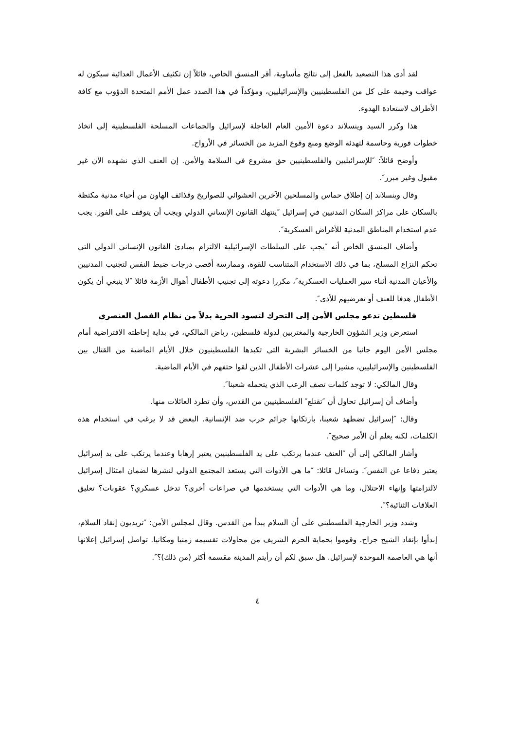لقد أدى هذا التصعيد بالفعل إلى نتائج مأساوية، أقر المنسق الخاص، قائلاً إن تكثيف الأعمال العدائية سيكون له عواقب وخيمة على كل من الفلسطينيين والإسرائيليين، ومؤكداً في هذا الصدد عمل الأمم المتحدة الدؤوب مع كافة الأطراف لاستعادة الهدوء.
هذا وكرر السيد وينسلاند دعوة الأمين العام العاجلة لإسرائيل والجماعات المسلحة الفلسطينية إلى اتخاذ خطوات فورية وحاسمة لتهدئة الوضع ومنع وقوع المزيد من الخسائر في الأرواح.
وأوضح قائلاً: ″للإسرائيليين والفلسطينيين حق مشروع في السلامة والأمن. إن العنف الذي نشهده الآن غير مقبول وغير مبرر″.
وقال وينسلاند إن إطلاق حماس والمسلحين الآخرين العشوائي للصواريخ وقذائف الهاون من أحياء مدنية مكتظة بالسكان على مراكز السكان المدنيين في إسرائيل ″ينتهك القانون الإنساني الدولي ويجب أن يتوقف على الفور. يجب عدم استخدام المناطق المدنية للأغراض العسكرية″.
وأضاف المنسق الخاص أنه ″يجب على السلطات الإسرائيلية الالتزام بمبادئ القانون الإنساني الدولي التي تحكم النزاع المسلح، بما في ذلك الاستخدام المتناسب للقوة، وممارسة أقصى درجات ضبط النفس لتجنيب المدنيين والأعيان المدنية أثناء سير العمليات العسكرية″، مكررا دعوته إلى تجنيب الأطفال أهوال الأزمة قائلا ″لا ينبغي أن يكون الأطفال هدفا للعنف أو تعرضيهم للأذى″.
فلسطين تدعو مجلس الأمن إلى التحرك لتسود الحرية بدلاً من نظام الفصل العنصري
استعرض وزير الشؤون الخارجية والمغتربين لدولة فلسطين، رياض المالكي، في بداية إحاطته الافتراضية أمام مجلس الأمن اليوم جانبا من الخسائر البشرية التي تكبدها الفلسطينيون خلال الأيام الماضية من القتال بين الفلسطينين والإسرائيليين، مشيرا إلى عشرات الأطفال الذين لقوا حتفهم في الأيام الماضية.
وقال المالكي: لا توجد كلمات تصف الرعب الذي يتحمله شعبنا″.
وأضاف أن إسرائيل تحاول أن ″تقتلع″ الفلسطينيين من القدس، وأن تطرد العائلات منها.
وقال: ″إسرائيل تضطهد شعبنا، بارتكابها جرائم حرب ضد الإنسانية. البعض قد لا يرغب في استخدام هذه الكلمات، لكنه يعلم أن الأمر صحيح″.
وأشار المالكي إلى أن ″العنف عندما يرتكب على يد الفلسطينيين يعتبر إرهابا وعندما يرتكب على يد إسرائيل يعتبر دفاعا عن النفس″. وتساءل قائلا: ″ما هي الأدوات التي يستعد المجتمع الدولي لنشرها لضمان امتثال إسرائيل لالتزامتها وإنهاء الاحتلال، وما هي الأدوات التي يستخدمها في صراعات أخرى؟ تدخل عسكري؟ عقوبات؟ تعليق العلاقات الثنائية؟″.
وشدد وزير الخارجية الفلسطيني على أن السلام يبدأ من القدس. وقال لمجلس الأمن: ″تريديون إنقاذ السلام، إبدأوا بإنقاذ الشيخ جراح. وقوموا بحماية الحرم الشريف من محاولات تقسيمه زمنيا ومكانيا. تواصل إسرائيل إعلانها أنها هي العاصمة الموحدة لإسرائيل. هل سبق لكم أن رأيتم المدينة مقسمة أكثر (من ذلك)؟″.
٤